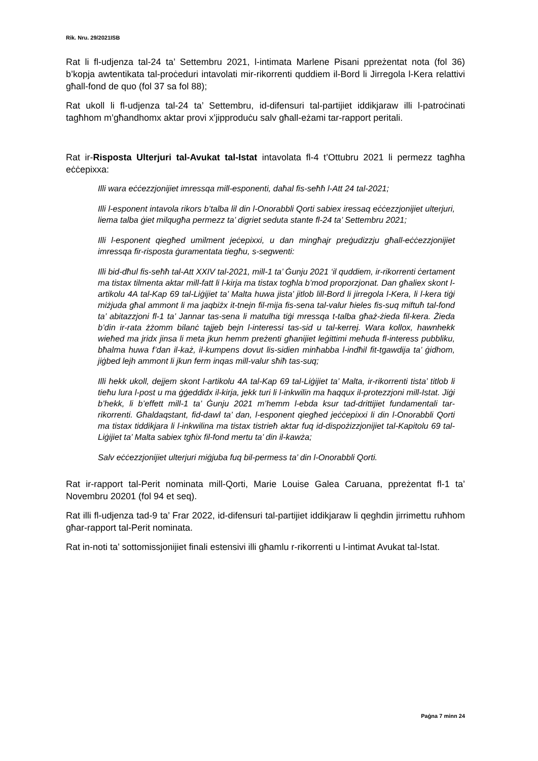Rik. Nru. 29/2021ISB
Rat li fl-udjenza tal-24 ta’ Settembru 2021, l-intimata Marlene Pisani ppreżentat nota (fol 36) b’kopja awtentikata tal-proċeduri intavolati mir-rikorrenti quddiem il-Bord li Jirregola l-Kera relattivi għall-fond de quo (fol 37 sa fol 88);
Rat ukoll li fl-udjenza tal-24 ta’ Settembru, id-difensuri tal-partijiet iddikjaraw illi l-patroċinati tagħhom m’għandhomx aktar provi x’jipproduċu salv għall-eżami tar-rapport peritali.
Rat ir-Risposta Ulterjuri tal-Avukat tal-Istat intavolata fl-4 t’Ottubru 2021 li permezz tagħha eċċepixxa:
Illi wara eċċezzjonijiet imressqa mill-esponenti, daħal fis-seħħ l-Att 24 tal-2021;
Illi l-esponent intavola rikors b’talba lil din l-Onorabbli Qorti sabiex iressaq eċċezzjonijiet ulterjuri, liema talba ġiet milqugħa permezz ta’ digriet seduta stante fl-24 ta’ Settembru 2021;
Illi l-esponent qiegħed umilment jeċepixxi, u dan mingħajr preġudizzju għall-eċċezzjonijiet imressqa fir-risposta ġuramentata tiegħu, s-segwenti:
Illi bid-dħul fis-seħħ tal-Att XXIV tal-2021, mill-1 ta’ Ġunju 2021 ‘il quddiem, ir-rikorrenti ċertament ma tistax tilmenta aktar mill-fatt li l-kirja ma tistax togħla b’mod proporzjonat. Dan għaliex skont l-artikolu 4A tal-Kap 69 tal-Liġijiet ta’ Malta huwa jista’ jitlob lill-Bord li jirregola l-Kera, li l-kera tiġi miżjuda għal ammont li ma jaqbiżx it-tnejn fil-mija fis-sena tal-valur ħieles fis-suq miftuħ tal-fond ta’ abitazzjoni fl-1 ta’ Jannar tas-sena li matulha tiġi mressqa t-talba għaż-żieda fil-kera. Żieda b’din ir-rata żżomm bilanċ tajjeb bejn l-interessi tas-sid u tal-kerrej. Wara kollox, hawnhekk wieħed ma jridx jinsa li meta jkun hemm preżenti għanijiet leġittimi meħuda fl-interess pubbliku, bħalma huwa f’dan il-każ, il-kumpens dovut lis-sidien minħabba l-indħil fit-tgawdija ta’ ġidhom, jiġbed lejh ammont li jkun ferm inqas mill-valur sħiħ tas-suq;
Illi hekk ukoll, dejjem skont l-artikolu 4A tal-Kap 69 tal-Liġijiet ta’ Malta, ir-rikorrenti tista’ titlob li tieħu lura l-post u ma ġġeddidx il-kirja, jekk turi li l-inkwilin ma ħaqqux il-protezzjoni mill-Istat. Jiġi b’hekk, li b’effett mill-1 ta’ Ġunju 2021 m’hemm l-ebda ksur tad-drittijiet fundamentali tar-rikorrenti. Għaldaqstant, fid-dawl ta’ dan, l-esponent qiegħed jeċċepixxi li din l-Onorabbli Qorti ma tistax tiddikjara li l-inkwilina ma tistax tistrieħ aktar fuq id-dispożizzjonijiet tal-Kapitolu 69 tal-Liġijiet ta’ Malta sabiex tgħix fil-fond mertu ta’ din il-kawża;
Salv eċċezzjonijiet ulterjuri miġjuba fuq bil-permess ta’ din l-Onorabbli Qorti.
Rat ir-rapport tal-Perit nominata mill-Qorti, Marie Louise Galea Caruana, ppreżentat fl-1 ta’ Novembru 20201 (fol 94 et seq).
Rat illi fl-udjenza tad-9 ta’ Frar 2022, id-difensuri tal-partijiet iddikjaraw li qeghdin jirrimettu ruħhom għar-rapport tal-Perit nominata.
Rat in-noti ta’ sottomissjonijiet finali estensivi illi għamlu r-rikorrenti u l-intimat Avukat tal-Istat.
Paġna 7 minn 24